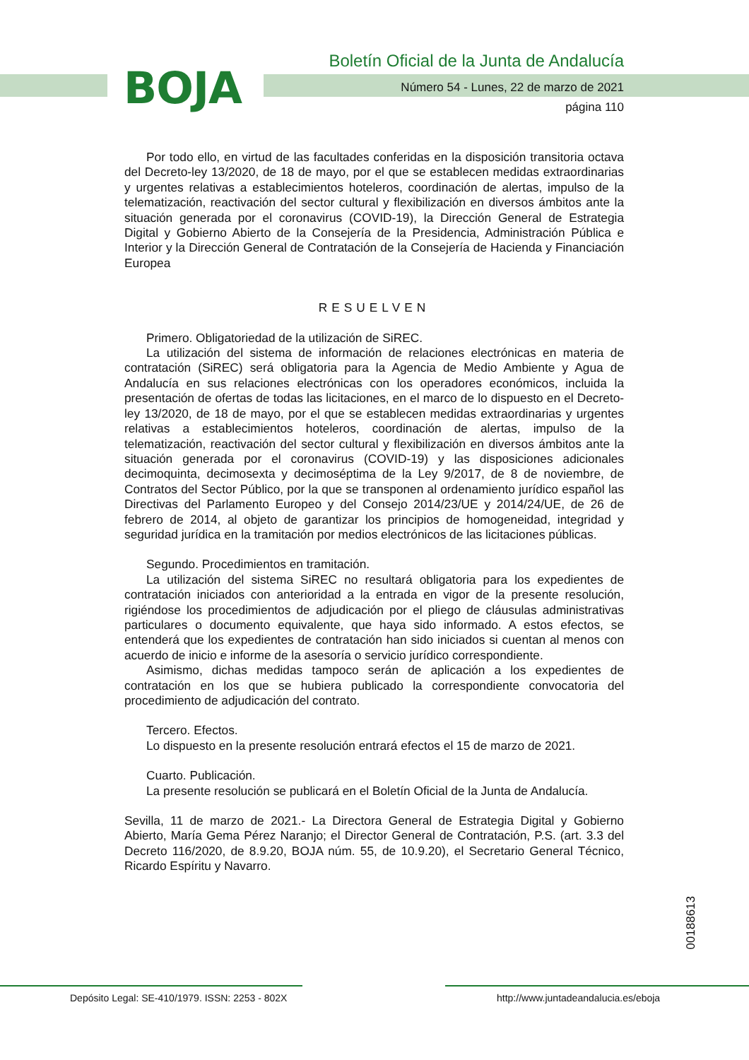BOJA
Boletín Oficial de la Junta de Andalucía
Número 54 - Lunes, 22 de marzo de 2021
página 110
Por todo ello, en virtud de las facultades conferidas en la disposición transitoria octava del Decreto-ley 13/2020, de 18 de mayo, por el que se establecen medidas extraordinarias y urgentes relativas a establecimientos hoteleros, coordinación de alertas, impulso de la telematización, reactivación del sector cultural y flexibilización en diversos ámbitos ante la situación generada por el coronavirus (COVID-19), la Dirección General de Estrategia Digital y Gobierno Abierto de la Consejería de la Presidencia, Administración Pública e Interior y la Dirección General de Contratación de la Consejería de Hacienda y Financiación Europea
RESUELVEN
Primero. Obligatoriedad de la utilización de SiREC.
La utilización del sistema de información de relaciones electrónicas en materia de contratación (SiREC) será obligatoria para la Agencia de Medio Ambiente y Agua de Andalucía en sus relaciones electrónicas con los operadores económicos, incluida la presentación de ofertas de todas las licitaciones, en el marco de lo dispuesto en el Decreto-ley 13/2020, de 18 de mayo, por el que se establecen medidas extraordinarias y urgentes relativas a establecimientos hoteleros, coordinación de alertas, impulso de la telematización, reactivación del sector cultural y flexibilización en diversos ámbitos ante la situación generada por el coronavirus (COVID-19) y las disposiciones adicionales decimoquinta, decimosexta y decimoséptima de la Ley 9/2017, de 8 de noviembre, de Contratos del Sector Público, por la que se transponen al ordenamiento jurídico español las Directivas del Parlamento Europeo y del Consejo 2014/23/UE y 2014/24/UE, de 26 de febrero de 2014, al objeto de garantizar los principios de homogeneidad, integridad y seguridad jurídica en la tramitación por medios electrónicos de las licitaciones públicas.
Segundo. Procedimientos en tramitación.
La utilización del sistema SiREC no resultará obligatoria para los expedientes de contratación iniciados con anterioridad a la entrada en vigor de la presente resolución, rigiéndose los procedimientos de adjudicación por el pliego de cláusulas administrativas particulares o documento equivalente, que haya sido informado. A estos efectos, se entenderá que los expedientes de contratación han sido iniciados si cuentan al menos con acuerdo de inicio e informe de la asesoría o servicio jurídico correspondiente.
Asimismo, dichas medidas tampoco serán de aplicación a los expedientes de contratación en los que se hubiera publicado la correspondiente convocatoria del procedimiento de adjudicación del contrato.
Tercero. Efectos.
Lo dispuesto en la presente resolución entrará efectos el 15 de marzo de 2021.
Cuarto. Publicación.
La presente resolución se publicará en el Boletín Oficial de la Junta de Andalucía.
Sevilla, 11 de marzo de 2021.- La Directora General de Estrategia Digital y Gobierno Abierto, María Gema Pérez Naranjo; el Director General de Contratación, P.S. (art. 3.3 del Decreto 116/2020, de 8.9.20, BOJA núm. 55, de 10.9.20), el Secretario General Técnico, Ricardo Espíritu y Navarro.
00188613
Depósito Legal: SE-410/1979. ISSN: 2253 - 802X
http://www.juntadeandalucia.es/eboja